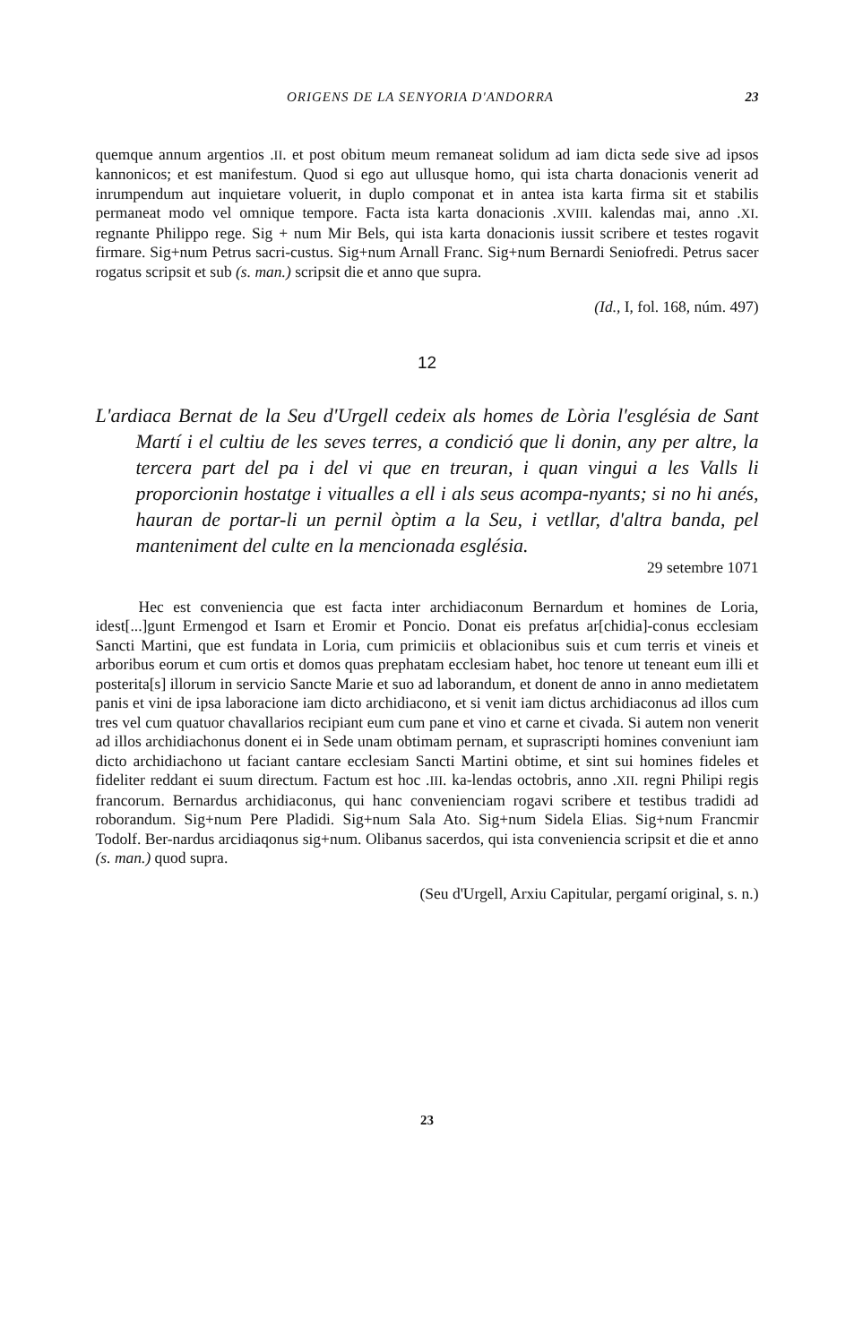ORIGENS DE LA SENYORIA D'ANDORRA 23
quemque annum argentios .II. et post obitum meum remaneat solidum ad iam dicta sede sive ad ipsos kannonicos; et est manifestum. Quod si ego aut ullusque homo, qui ista charta donacionis venerit ad inrumpendum aut inquietare voluerit, in duplo componat et in antea ista karta firma sit et stabilis permaneat modo vel omnique tempore. Facta ista karta donacionis .XVIII. kalendas mai, anno .XI. regnante Philippo rege. Sig + num Mir Bels, qui ista karta donacionis iussit scribere et testes rogavit firmare. Sig+num Petrus sacri-custus. Sig+num Arnall Franc. Sig+num Bernardi Seniofredi. Petrus sacer rogatus scripsit et sub (s. man.) scripsit die et anno que supra.
(Id., I, fol. 168, núm. 497)
12
L'ardiaca Bernat de la Seu d'Urgell cedeix als homes de Lòria l'església de Sant Martí i el cultiu de les seves terres, a condició que li donin, any per altre, la tercera part del pa i del vi que en treuran, i quan vingui a les Valls li proporcionin hostatge i vitualles a ell i als seus acompa-nyants; si no hi anés, hauran de portar-li un pernil òptim a la Seu, i vetllar, d'altra banda, pel manteniment del culte en la mencionada església.
29 setembre 1071
Hec est conveniencia que est facta inter archidiaconum Bernardum et homines de Loria, idest[...]gunt Ermengod et Isarn et Eromir et Poncio. Donat eis prefatus ar[chidia]-conus ecclesiam Sancti Martini, que est fundata in Loria, cum primiciis et oblacionibus suis et cum terris et vineis et arboribus eorum et cum ortis et domos quas prephatam ecclesiam habet, hoc tenore ut teneant eum illi et posterita[s] illorum in servicio Sancte Marie et suo ad laborandum, et donent de anno in anno medietatem panis et vini de ipsa laboracione iam dicto archidiacono, et si venit iam dictus archidiaconus ad illos cum tres vel cum quatuor chavallarios recipiant eum cum pane et vino et carne et civada. Si autem non venerit ad illos archidiachonus donent ei in Sede unam obtimam pernam, et suprascripti homines conveniunt iam dicto archidiachono ut faciant cantare ecclesiam Sancti Martini obtime, et sint sui homines fideles et fideliter reddant ei suum directum. Factum est hoc .III. ka-lendas octobris, anno .XII. regni Philipi regis francorum. Bernardus archidiaconus, qui hanc convenienciam rogavi scribere et testibus tradidi ad roborandum. Sig+num Pere Pladidi. Sig+num Sala Ato. Sig+num Sidela Elias. Sig+num Francmir Todolf. Ber-nardus arcidiaqonus sig+num. Olibanus sacerdos, qui ista conveniencia scripsit et die et anno (s. man.) quod supra.
(Seu d'Urgell, Arxiu Capitular, pergamí original, s. n.)
23